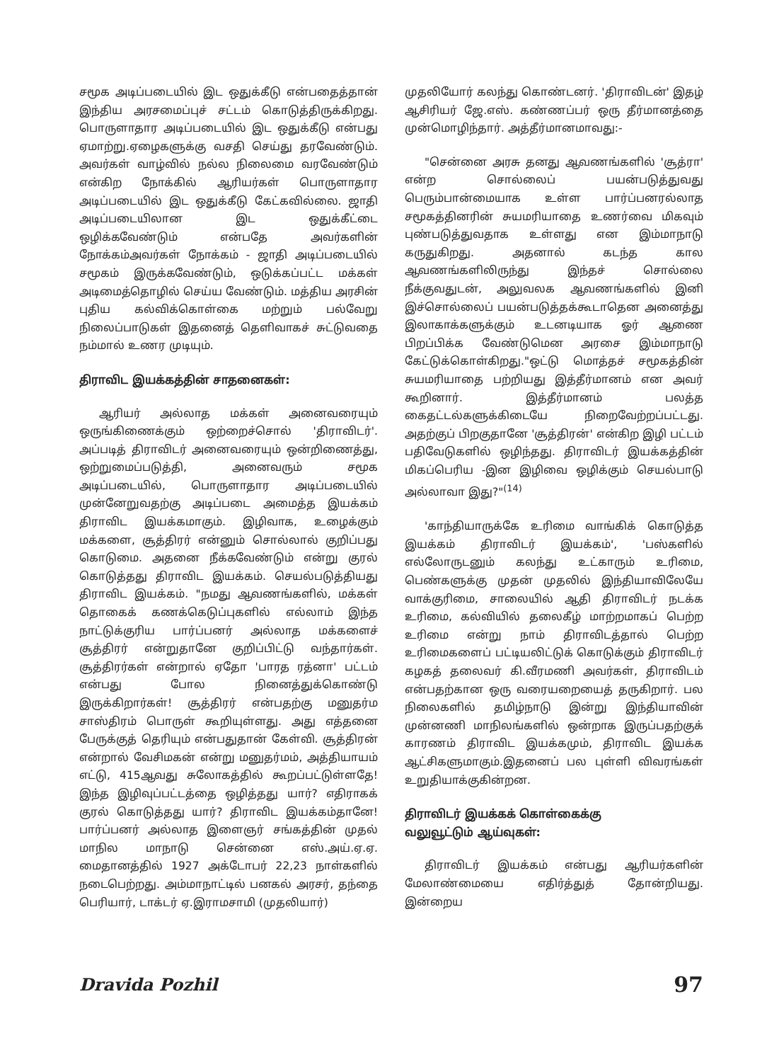சமூக அடிப்படையில் இட ஒதுக்கீடு என்பதைத்தான் இந்திய அரசமைப்புச் சட்டம் கொடுத்திருக்கிறது. பொருளாதார அடிப்படையில் இட ஒதுக்கீடு என்பது ஏமாற்று.ஏழைகளுக்கு வசதி செய்து தரவேண்டும். அவர்கள் வாழ்வில் நல்ல நிலைமை வரவேண்டும் என்கிற நோக்கில் ஆரியர்கள் பொருளாதார அடிப்படையில் இட ஒதுக்கீடு கேட்கவில்லை. ஜாதி அடிப்படையிலான இட ஒதுக்கீட்டை ஒழிக்கவேண்டும் என்பதே அவர்களின் நோக்கம்அவர்கள் நோக்கம் - ஜாதி அடிப்படையில் சமூகம் இருக்கவேண்டும், ஒடுக்கப்பட்ட மக்கள் அடிமைத்தொழில் செய்ய வேண்டும். மத்திய அரசின் புதிய கல்விக்கொள்கை மற்றும் பல்வேறு நிலைப்பாடுகள் இதனைத் தெளிவாகச் சுட்டுவதை நம்மால் உணர முடியும்.
திராவிட இயக்கத்தின் சாதனைகள்:
ஆரியர் அல்லாத மக்கள் அனைவரையும் ஒருங்கிணைக்கும் ஒற்றைச்சொல் 'திராவிடர்'. அப்படித் திராவிடர் அனைவரையும் ஒன்றிணைத்து, ஒற்றுமைப்படுத்தி, அனைவரும் சமூக அடிப்படையில், பொருளாதார அடிப்படையில் முன்னேறுவதற்கு அடிப்படை அமைத்த இயக்கம் திராவிட இயக்கமாகும். இழிவாக, உழைக்கும் மக்களை, சூத்திரர் என்னும் சொல்லால் குறிப்பது கொடுமை. அதனை நீக்கவேண்டும் என்று குரல் கொடுத்தது திராவிட இயக்கம். செயல்படுத்தியது திராவிட இயக்கம். "நமது ஆவணங்களில், மக்கள் தொகைக் கணக்கெடுப்புகளில் எல்லாம் இந்த நாட்டுக்குரிய பார்ப்பனர் அல்லாத மக்களைச் சூத்திரர் என்றுதானே குறிப்பிட்டு வந்தார்கள். சூத்திரர்கள் என்றால் ஏதோ 'பாரத ரத்னா' பட்டம் என்பது போல நினைத்துக்கொண்டு இருக்கிறார்கள்! சூத்திரர் என்பதற்கு மனுதர்ம சாஸ்திரம் பொருள் கூறியுள்ளது. அது எத்தனை பேருக்குத் தெரியும் என்பதுதான் கேள்வி. சூத்திரன் என்றால் வேசிமகன் என்று மனுதர்மம், அத்தியாயம் எட்டு, 415ஆவது சுலோகத்தில் கூறப்பட்டுள்ளதே! இந்த இழிவுப்பட்டத்தை ஒழித்தது யார்? எதிராகக் குரல் கொடுத்தது யார்? திராவிட இயக்கம்தானே! பார்ப்பனர் அல்லாத இளைஞர் சங்கத்தின் முதல் மாநில மாநாடு சென்னை எஸ்.அய்.ஏ.ஏ. மைதானத்தில் 1927 அக்டோபர் 22,23 நாள்களில் நடைபெற்றது. அம்மாநாட்டில் பனகல் அரசர், தந்தை பெரியார், டாக்டர் ஏ.இராமசாமி (முதலியார்)
முதலியோர் கலந்து கொண்டனர். 'திராவிடன்' இதழ் ஆசிரியர் ஜே.எஸ். கண்ணப்பர் ஒரு தீர்மானத்தை முன்மொழிந்தார். அத்தீர்மானமாவது:-
"சென்னை அரசு தனது ஆவணங்களில் 'சூத்ரா' என்ற சொல்லைப் பயன்படுத்துவது பெரும்பான்மையாக உள்ள பார்ப்பனரல்லாத சமூகத்தினரின் சுயமரியாதை உணர்வை மிகவும் புண்படுத்துவதாக உள்ளது என இம்மாநாடு கருதுகிறது. அதனால் கடந்த கால ஆவணங்களிலிருந்து இந்தச் சொல்லை நீக்குவதுடன், அலுவலக ஆவணங்களில் இனி இச்சொல்லைப் பயன்படுத்தக்கூடாதென அனைத்து இலாகாக்களுக்கும் உடனடியாக ஓர் ஆணை பிறப்பிக்க வேண்டுமென அரசை இம்மாநாடு கேட்டுக்கொள்கிறது."ஒட்டு மொத்தச் சமூகத்தின் சுயமரியாதை பற்றியது இத்தீர்மானம் என அவர் கூறினார். இத்தீர்மானம் பலத்த கைதட்டல்களுக்கிடையே நிறைவேற்றப்பட்டது. அதற்குப் பிறகுதானே 'சூத்திரன்' என்கிற இழி பட்டம் பதிவேடுகளில் ஒழிந்தது. திராவிடர் இயக்கத்தின் மிகப்பெரிய -இன இழிவை ஒழிக்கும் செயல்பாடு அல்லாவா இது?"<sup>(14)</sup>
'காந்தியாருக்கே உரிமை வாங்கிக் கொடுத்த இயக்கம் திராவிடர் இயக்கம்', 'பஸ்களில் எல்லோருடனும் கலந்து உட்காரும் உரிமை, பெண்களுக்கு முதன் முதலில் இந்தியாவிலேயே வாக்குரிமை, சாலையில் ஆதி திராவிடர் நடக்க உரிமை, கல்வியில் தலைகீழ் மாற்றமாகப் பெற்ற உரிமை என்று நாம் திராவிடத்தால் பெற்ற உரிமைகளைப் பட்டியலிட்டுக் கொடுக்கும் திராவிடர் கழகத் தலைவர் கி.வீரமணி அவர்கள், திராவிடம் என்பதற்கான ஒரு வரையறையைத் தருகிறார். பல நிலைகளில் தமிழ்நாடு இன்று இந்தியாவின் முன்னணி மாநிலங்களில் ஒன்றாக இருப்பதற்குக் காரணம் திராவிட இயக்கமும், திராவிட இயக்க ஆட்சிகளுமாகும்.இதனைப் பல புள்ளி விவரங்கள் உறுதியாக்குகின்றன.
திராவிடர் இயக்கக் கொள்கைக்கு
வலுவூட்டும் ஆய்வுகள்:
திராவிடர் இயக்கம் என்பது ஆரியர்களின் மேலாண்மையை எதிர்த்துத் தோன்றியது. இன்றைய
Dravida Pozhil 97